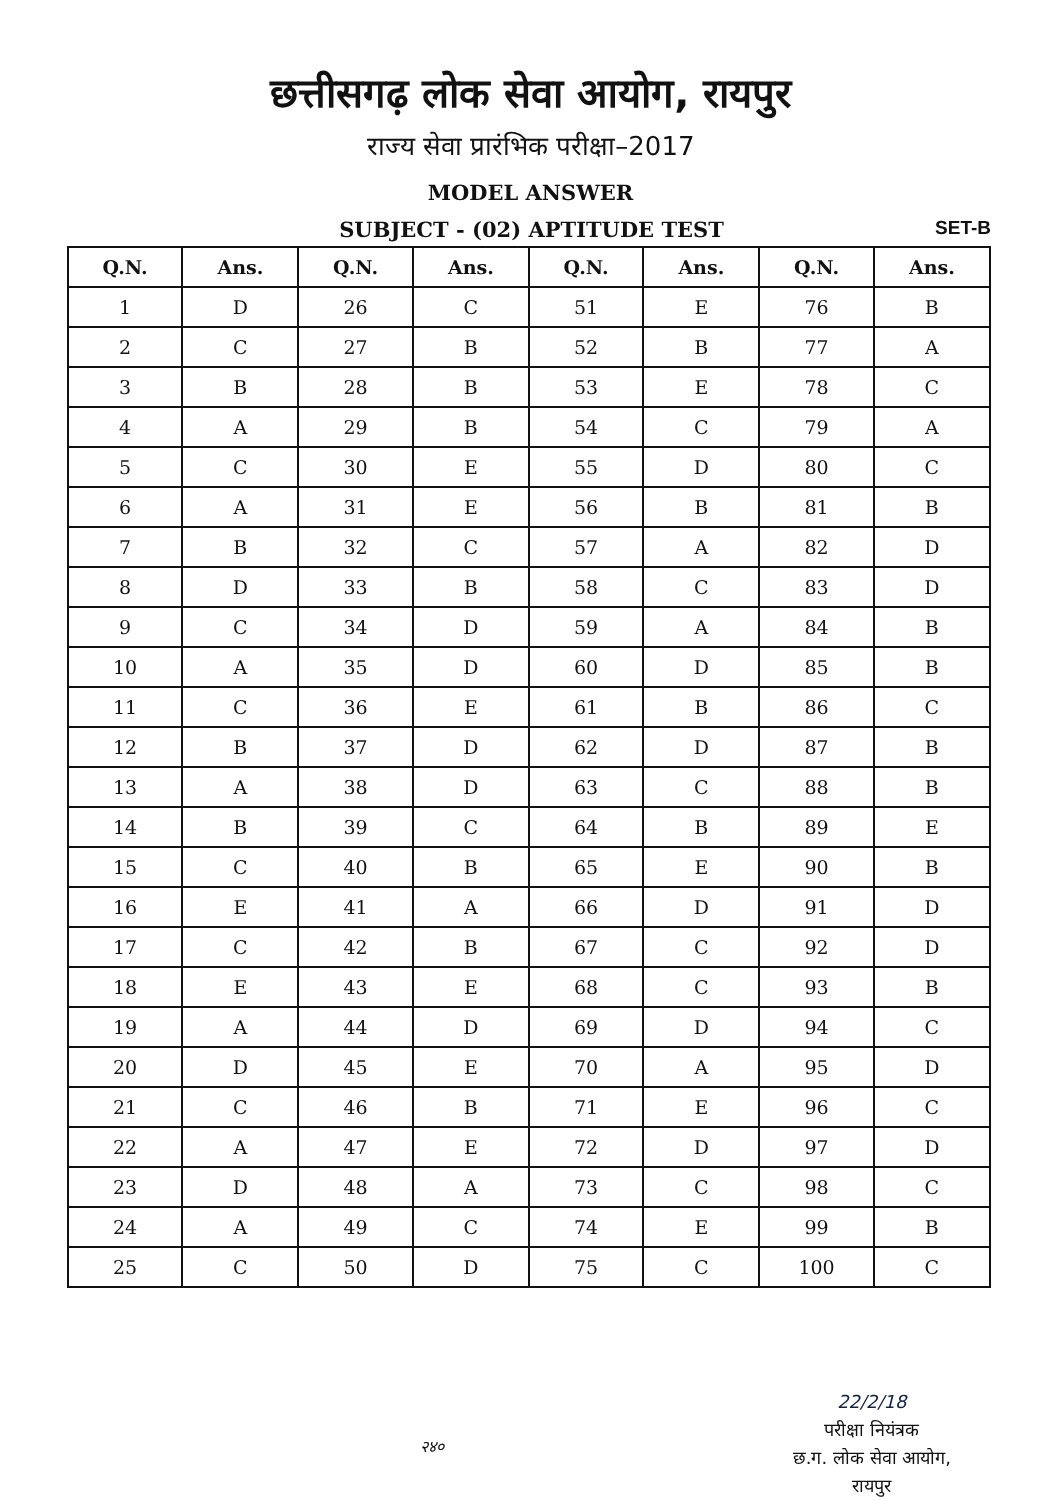छत्तीसगढ़ लोक सेवा आयोग, रायपुर
राज्य सेवा प्रारंभिक परीक्षा–2017
MODEL ANSWER
SUBJECT - (02) APTITUDE TEST SET-B
| Q.N. | Ans. | Q.N. | Ans. | Q.N. | Ans. | Q.N. | Ans. |
| --- | --- | --- | --- | --- | --- | --- | --- |
| 1 | D | 26 | C | 51 | E | 76 | B |
| 2 | C | 27 | B | 52 | B | 77 | A |
| 3 | B | 28 | B | 53 | E | 78 | C |
| 4 | A | 29 | B | 54 | C | 79 | A |
| 5 | C | 30 | E | 55 | D | 80 | C |
| 6 | A | 31 | E | 56 | B | 81 | B |
| 7 | B | 32 | C | 57 | A | 82 | D |
| 8 | D | 33 | B | 58 | C | 83 | D |
| 9 | C | 34 | D | 59 | A | 84 | B |
| 10 | A | 35 | D | 60 | D | 85 | B |
| 11 | C | 36 | E | 61 | B | 86 | C |
| 12 | B | 37 | D | 62 | D | 87 | B |
| 13 | A | 38 | D | 63 | C | 88 | B |
| 14 | B | 39 | C | 64 | B | 89 | E |
| 15 | C | 40 | B | 65 | E | 90 | B |
| 16 | E | 41 | A | 66 | D | 91 | D |
| 17 | C | 42 | B | 67 | C | 92 | D |
| 18 | E | 43 | E | 68 | C | 93 | B |
| 19 | A | 44 | D | 69 | D | 94 | C |
| 20 | D | 45 | E | 70 | A | 95 | D |
| 21 | C | 46 | B | 71 | E | 96 | C |
| 22 | A | 47 | E | 72 | D | 97 | D |
| 23 | D | 48 | A | 73 | C | 98 | C |
| 24 | A | 49 | C | 74 | E | 99 | B |
| 25 | C | 50 | D | 75 | C | 100 | C |
२४०
22/2/18
परीक्षा नियंत्रक
छ.ग. लोक सेवा आयोग,
रायपुर